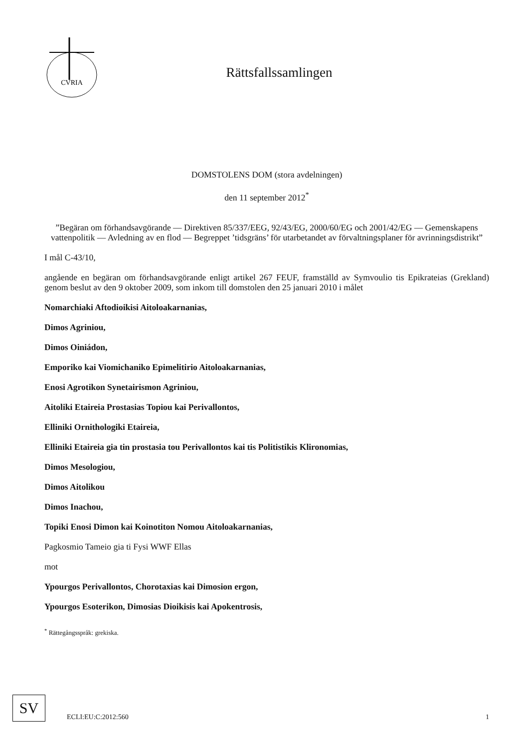CVRIA
Rättsfallssamlingen
DOMSTOLENS DOM (stora avdelningen)
den 11 september 2012<sup>*</sup>
”Begäran om förhandsavgörande — Direktiven 85/337/EEG, 92/43/EG, 2000/60/EG och 2001/42/EG — Gemenskapens vattenpolitik — Avledning av en flod — Begreppet ’tidsgräns’ för utarbetandet av förvaltningsplaner för avrinningsdistrikt”
I mål C-43/10,
angående en begäran om förhandsavgörande enligt artikel 267 FEUF, framställd av Symvoulio tis Epikrateias (Grekland) genom beslut av den 9 oktober 2009, som inkom till domstolen den 25 januari 2010 i målet
Nomarchiaki Aftodioikisi Aitoloakarnanias,
Dimos Agriniou,
Dimos Oiniádon,
Emporiko kai Viomichaniko Epimelitirio Aitoloakarnanias,
Enosi Agrotikon Synetairismon Agriniou,
Aitoliki Etaireia Prostasias Topiou kai Perivallontos,
Elliniki Ornithologiki Etaireia,
Elliniki Etaireia gia tin prostasia tou Perivallontos kai tis Politistikis Klironomias,
Dimos Mesologiou,
Dimos Aitolikou
Dimos Inachou,
Topiki Enosi Dimon kai Koinotiton Nomou Aitoloakarnanias,
Pagkosmio Tameio gia ti Fysi WWF Ellas
mot
Ypourgos Perivallontos, Chorotaxias kai Dimosion ergon,
Ypourgos Esoterikon, Dimosias Dioikisis kai Apokentrosis,
<sup>*</sup> Rättegångsspråk: grekiska.
SV
ECLI:EU:C:2012:560 1